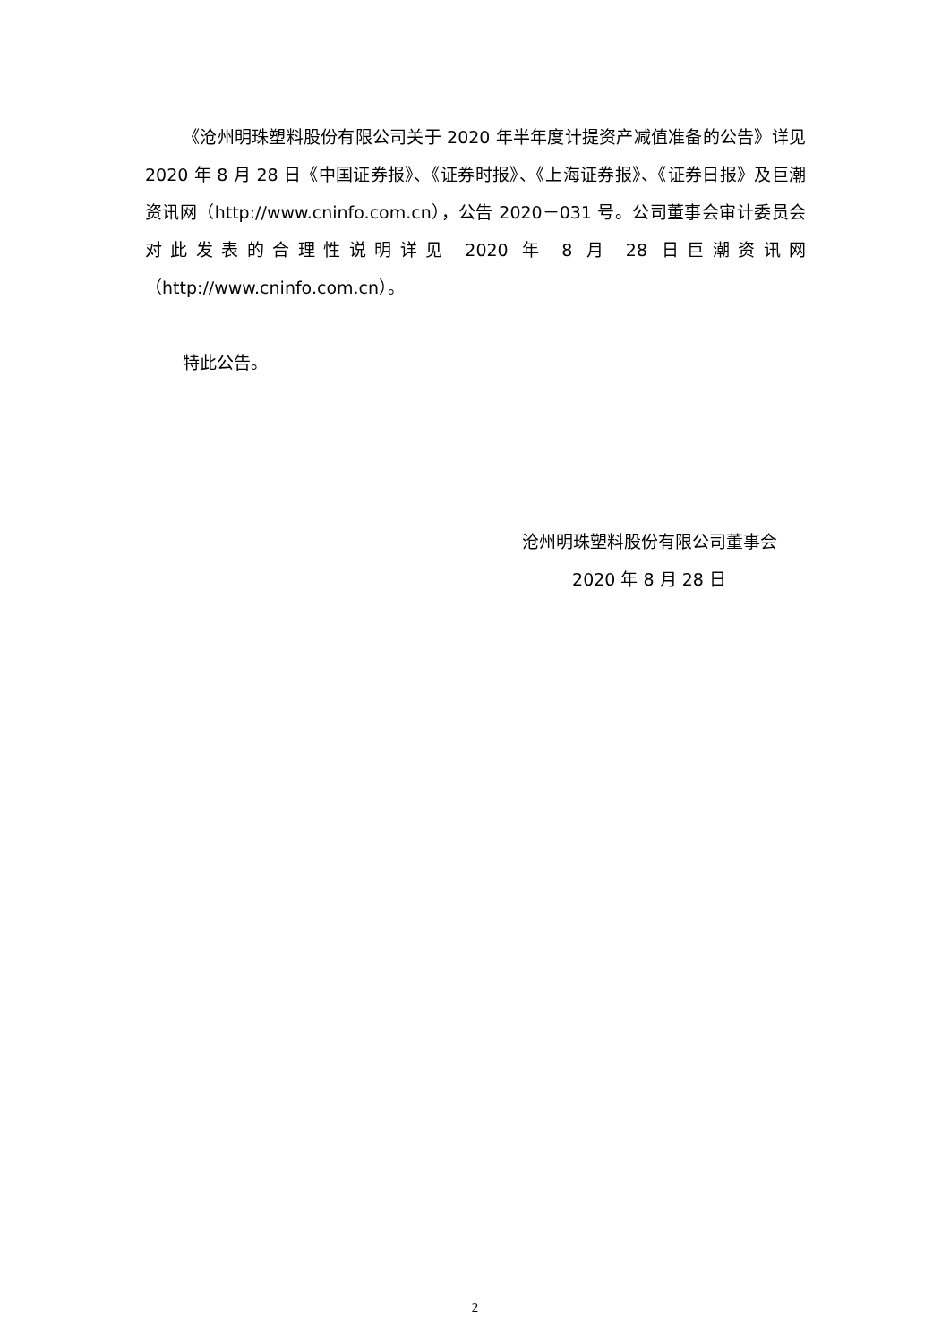《沧州明珠塑料股份有限公司关于 2020 年半年度计提资产减值准备的公告》详见 2020 年 8 月 28 日《中国证券报》、《证券时报》、《上海证券报》、《证券日报》及巨潮资讯网（http://www.cninfo.com.cn），公告 2020－031 号。公司董事会审计委员会对此发表的合理性说明详见 2020 年 8 月 28 日巨潮资讯网（http://www.cninfo.com.cn）。
特此公告。
沧州明珠塑料股份有限公司董事会
2020 年 8 月 28 日
2